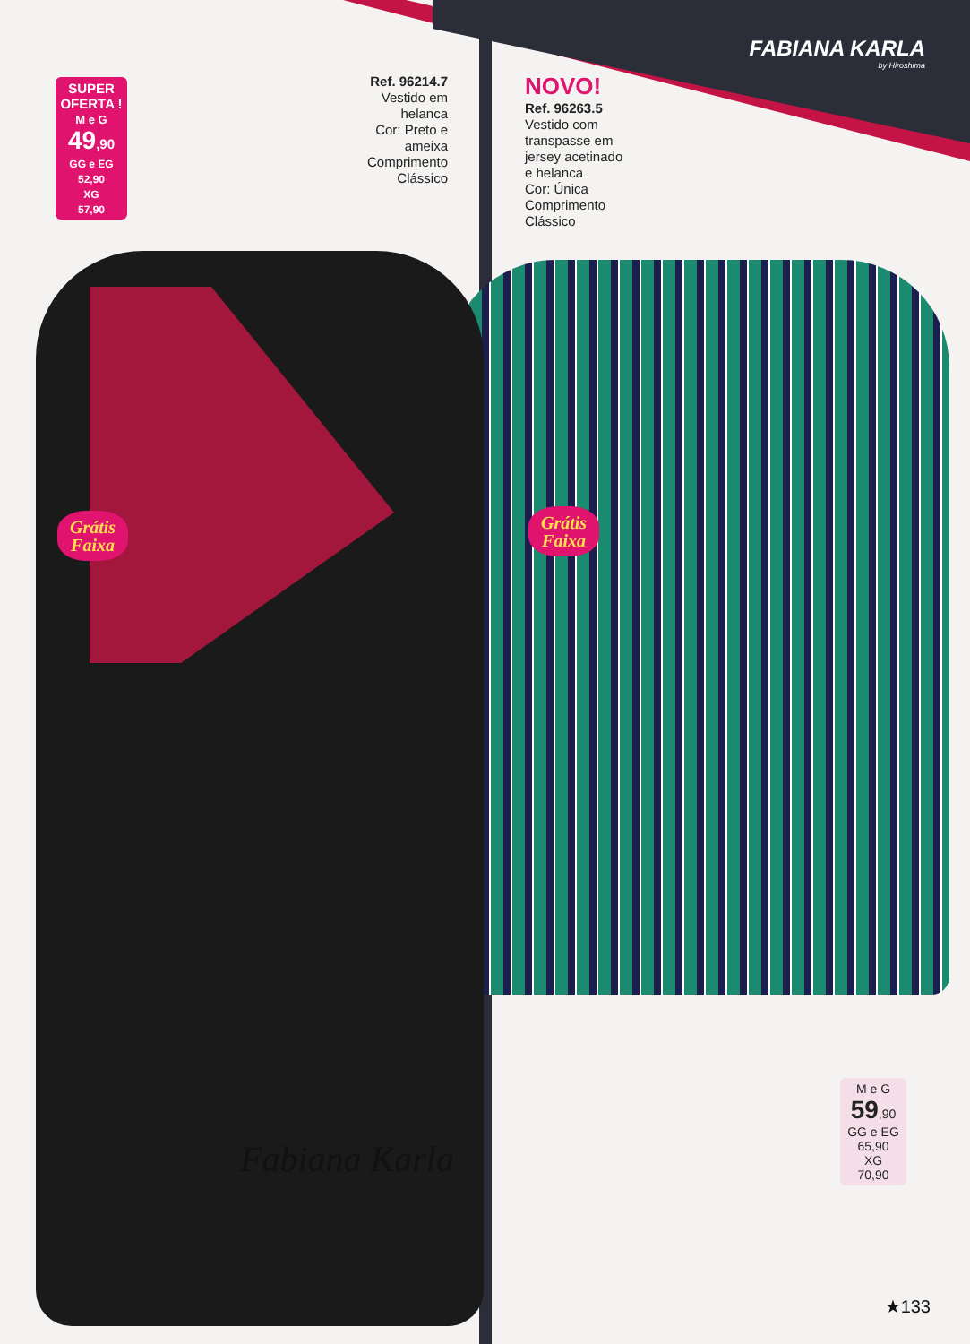FABIANA KARLA
by Hiroshima
SUPER
OFERTA !
M e G
49,90
GG e EG
52,90
XG
57,90
Ref. 96214.7
Vestido em helanca
Cor: Preto e ameixa
Comprimento Clássico
NOVO!
Ref. 96263.5
Vestido com transpasse em jersey acetinado e helanca
Cor: Única
Comprimento Clássico
Grátis
Faixa
Grátis
Faixa
M e G
59,90
GG e EG
65,90
XG
70,90
Fabiana Karla
★133